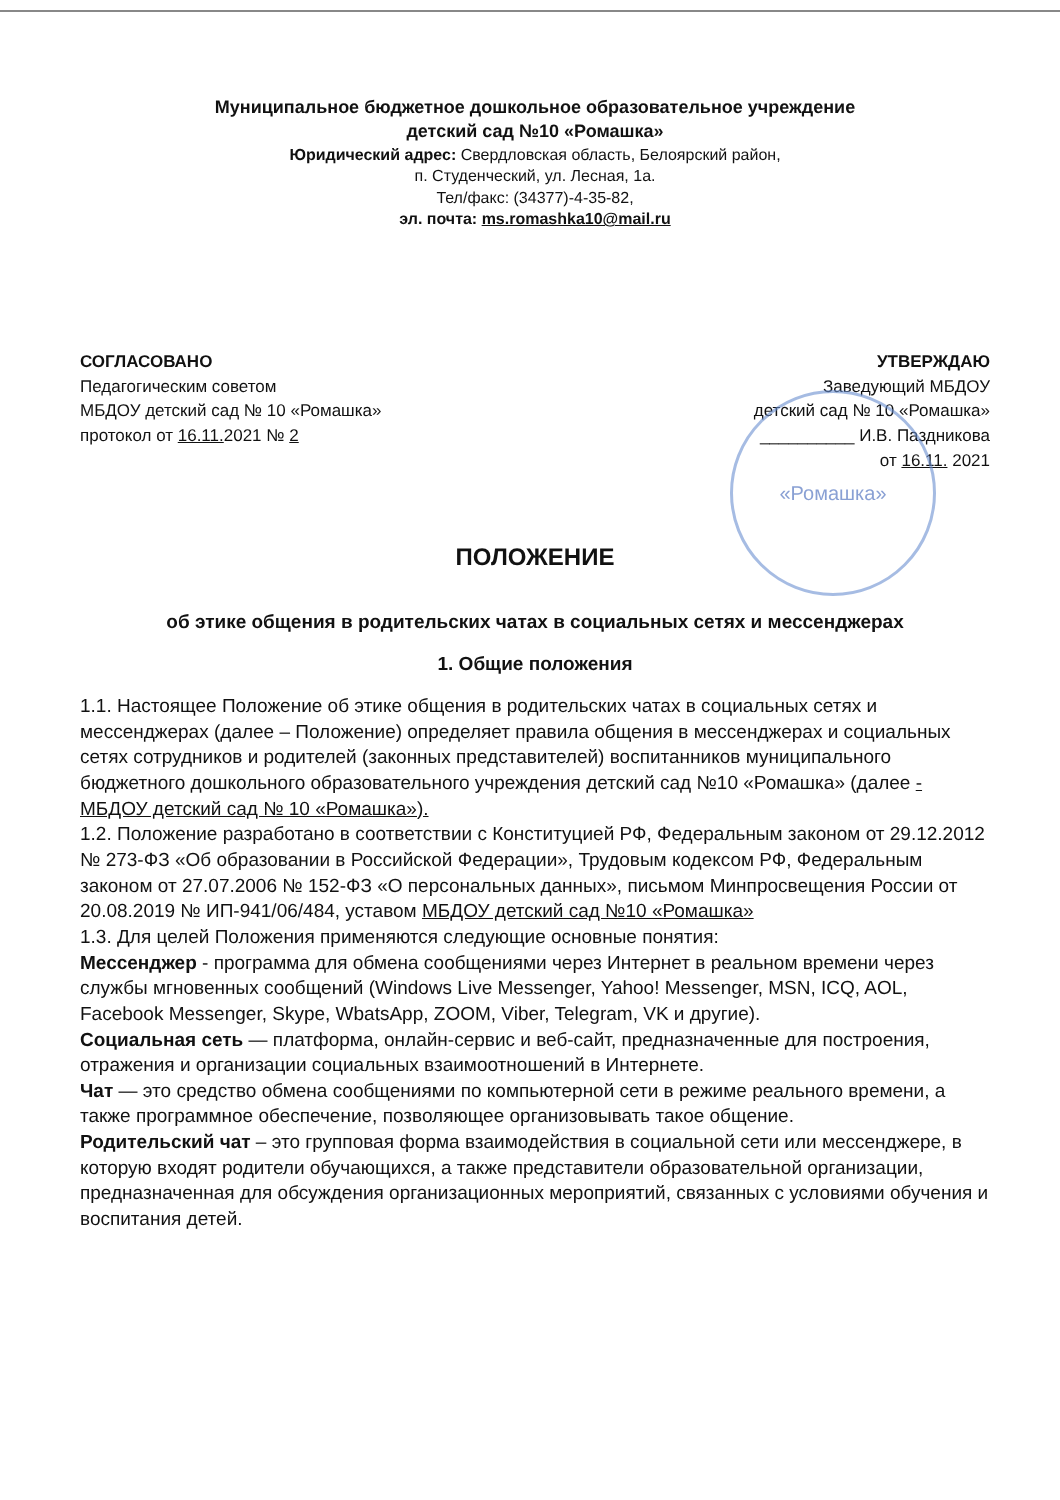«Ромашка»
Муниципальное бюджетное дошкольное образовательное учреждение
детский сад №10 «Ромашка»
Юридический адрес: Свердловская область, Белоярский район,
п. Студенческий, ул. Лесная, 1а.
Тел/факс: (34377)-4-35-82,
эл. почта: ms.romashka10@mail.ru
СОГЛАСОВАНО
Педагогическим советом
МБДОУ детский сад № 10 «Ромашка»
протокол от 16.11. 2021 № 2
УТВЕРЖДАЮ
Заведующий МБДОУ
детский сад № 10 «Ромашка»
__________ И.В. Паздникова
от 16.11. 2021
ПОЛОЖЕНИЕ
об этике общения в родительских чатах в социальных сетях и мессенджерах
1. Общие положения
1.1. Настоящее Положение об этике общения в родительских чатах в социальных сетях и мессенджерах (далее – Положение) определяет правила общения в мессенджерах и социальных сетях сотрудников и родителей (законных представителей) воспитанников муниципального бюджетного дошкольного образовательного учреждения детский сад №10 «Ромашка» (далее - МБДОУ детский сад № 10 «Ромашка»).
1.2. Положение разработано в соответствии с Конституцией РФ, Федеральным законом от 29.12.2012 № 273-ФЗ «Об образовании в Российской Федерации», Трудовым кодексом РФ, Федеральным законом от 27.07.2006 № 152-ФЗ «О персональных данных», письмом Минпросвещения России от 20.08.2019 № ИП-941/06/484, уставом МБДОУ детский сад №10 «Ромашка»
1.3. Для целей Положения применяются следующие основные понятия:
Мессенджер - программа для обмена сообщениями через Интернет в реальном времени через службы мгновенных сообщений (Windows Live Messenger, Yahoo! Messenger, MSN, ICQ, AOL, Facebook Messenger, Skype, WbatsApp, ZOOM, Viber, Telegram, VK и другие).
Социальная сеть — платформа, онлайн-сервис и веб-сайт, предназначенные для построения, отражения и организации социальных взаимоотношений в Интернете.
Чат — это средство обмена сообщениями по компьютерной сети в режиме реального времени, а также программное обеспечение, позволяющее организовывать такое общение.
Родительский чат – это групповая форма взаимодействия в социальной сети или мессенджере, в которую входят родители обучающихся, а также представители образовательной организации, предназначенная для обсуждения организационных мероприятий, связанных с условиями обучения и воспитания детей.